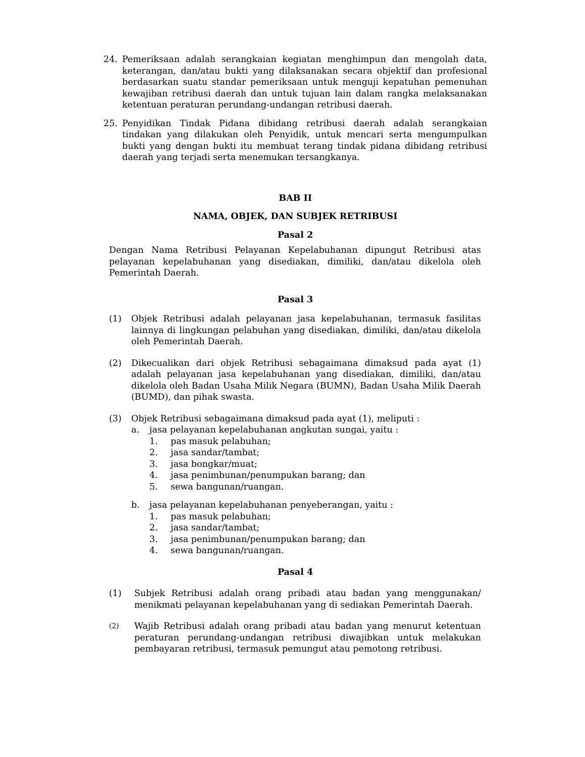24. Pemeriksaan adalah serangkaian kegiatan menghimpun dan mengolah data, keterangan, dan/atau bukti yang dilaksanakan secara objektif dan profesional berdasarkan suatu standar pemeriksaan untuk menguji kepatuhan pemenuhan kewajiban retribusi daerah dan untuk tujuan lain dalam rangka melaksanakan ketentuan peraturan perundang-undangan retribusi daerah.
25. Penyidikan Tindak Pidana dibidang retribusi daerah adalah serangkaian tindakan yang dilakukan oleh Penyidik, untuk mencari serta mengumpulkan bukti yang dengan bukti itu membuat terang tindak pidana dibidang retribusi daerah yang terjadi serta menemukan tersangkanya.
BAB II
NAMA, OBJEK, DAN SUBJEK RETRIBUSI
Pasal 2
Dengan Nama Retribusi Pelayanan Kepelabuhanan dipungut Retribusi atas pelayanan kepelabuhanan yang disediakan, dimiliki, dan/atau dikelola oleh Pemerintah Daerah.
Pasal 3
(1) Objek Retribusi adalah pelayanan jasa kepelabuhanan, termasuk fasilitas lainnya di lingkungan pelabuhan yang disediakan, dimiliki, dan/atau dikelola oleh Pemerintah Daerah.
(2) Dikecualikan dari objek Retribusi sebagaimana dimaksud pada ayat (1) adalah pelayanan jasa kepelabuhanan yang disediakan, dimiliki, dan/atau dikelola oleh Badan Usaha Milik Negara (BUMN), Badan Usaha Milik Daerah (BUMD), dan pihak swasta.
(3) Objek Retribusi sebagaimana dimaksud pada ayat (1), meliputi :
a. jasa pelayanan kepelabuhanan angkutan sungai, yaitu :
1. pas masuk pelabuhan;
2. jasa sandar/tambat;
3. jasa bongkar/muat;
4. jasa penimbunan/penumpukan barang; dan
5. sewa bangunan/ruangan.
b. jasa pelayanan kepelabuhanan penyeberangan, yaitu :
1. pas masuk pelabuhan;
2. jasa sandar/tambat;
3. jasa penimbunan/penumpukan barang; dan
4. sewa bangunan/ruangan.
Pasal 4
(1) Subjek Retribusi adalah orang pribadi atau badan yang menggunakan/ menikmati pelayanan kepelabuhanan yang di sediakan Pemerintah Daerah.
(2)
Wajib Retribusi adalah orang pribadi atau badan yang menurut ketentuan peraturan perundang-undangan retribusi diwajibkan untuk melakukan pembayaran retribusi, termasuk pemungut atau pemotong retribusi.